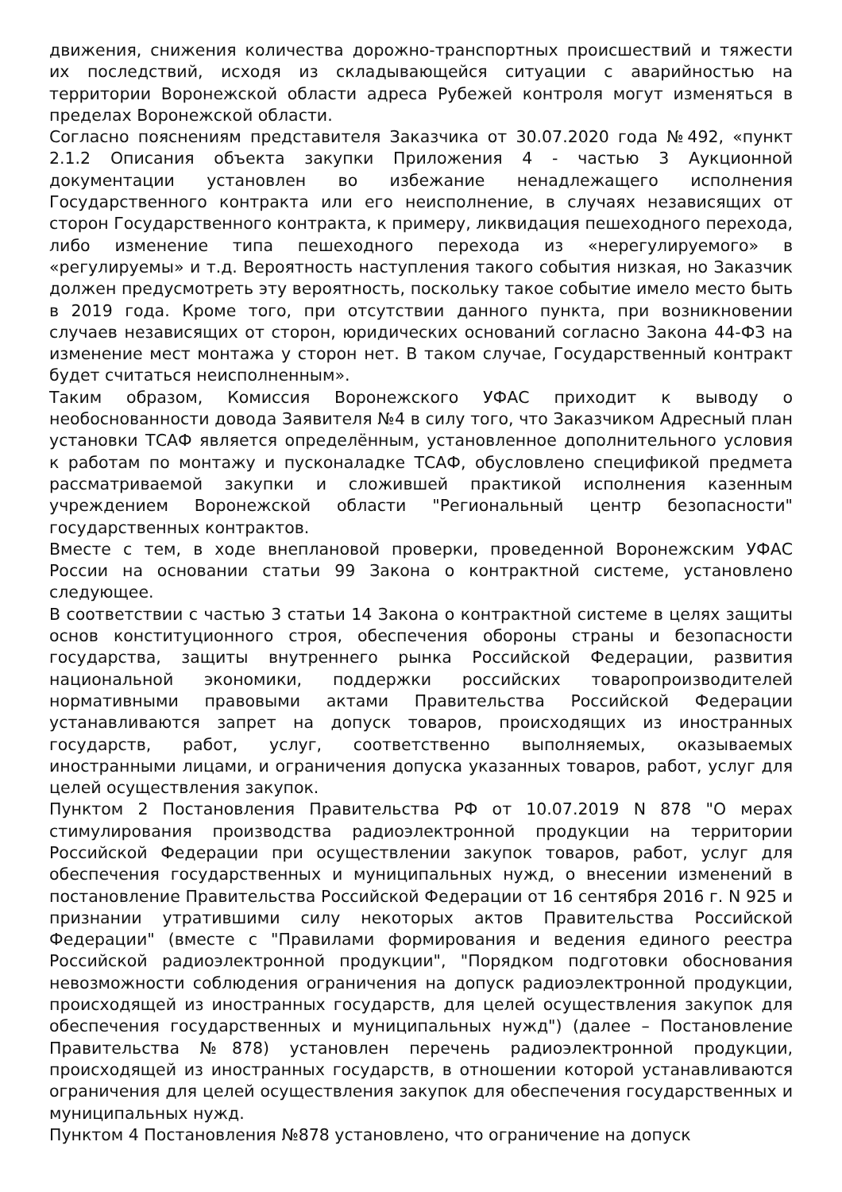движения, снижения количества дорожно-транспортных происшествий и тяжести их последствий, исходя из складывающейся ситуации с аварийностью на территории Воронежской области адреса Рубежей контроля могут изменяться в пределах Воронежской области.
Согласно пояснениям представителя Заказчика от 30.07.2020 года №492, «пункт 2.1.2 Описания объекта закупки Приложения 4 - частью 3 Аукционной документации установлен во избежание ненадлежащего исполнения Государственного контракта или его неисполнение, в случаях независящих от сторон Государственного контракта, к примеру, ликвидация пешеходного перехода, либо изменение типа пешеходного перехода из «нерегулируемого» в «регулируемы» и т.д. Вероятность наступления такого события низкая, но Заказчик должен предусмотреть эту вероятность, поскольку такое событие имело место быть в 2019 года. Кроме того, при отсутствии данного пункта, при возникновении случаев независящих от сторон, юридических оснований согласно Закона 44-ФЗ на изменение мест монтажа у сторон нет. В таком случае, Государственный контракт будет считаться неисполненным».
Таким образом, Комиссия Воронежского УФАС приходит к выводу о необоснованности довода Заявителя №4 в силу того, что Заказчиком Адресный план установки ТСАФ является определённым, установленное дополнительного условия к работам по монтажу и пусконаладке ТСАФ, обусловлено спецификой предмета рассматриваемой закупки и сложившей практикой исполнения казенным учреждением Воронежской области "Региональный центр безопасности" государственных контрактов.
Вместе с тем, в ходе внеплановой проверки, проведенной Воронежским УФАС России на основании статьи 99 Закона о контрактной системе, установлено следующее.
В соответствии с частью 3 статьи 14 Закона о контрактной системе в целях защиты основ конституционного строя, обеспечения обороны страны и безопасности государства, защиты внутреннего рынка Российской Федерации, развития национальной экономики, поддержки российских товаропроизводителей нормативными правовыми актами Правительства Российской Федерации устанавливаются запрет на допуск товаров, происходящих из иностранных государств, работ, услуг, соответственно выполняемых, оказываемых иностранными лицами, и ограничения допуска указанных товаров, работ, услуг для целей осуществления закупок.
Пунктом 2 Постановления Правительства РФ от 10.07.2019 N 878 "О мерах стимулирования производства радиоэлектронной продукции на территории Российской Федерации при осуществлении закупок товаров, работ, услуг для обеспечения государственных и муниципальных нужд, о внесении изменений в постановление Правительства Российской Федерации от 16 сентября 2016 г. N 925 и признании утратившими силу некоторых актов Правительства Российской Федерации" (вместе с "Правилами формирования и ведения единого реестра Российской радиоэлектронной продукции", "Порядком подготовки обоснования невозможности соблюдения ограничения на допуск радиоэлектронной продукции, происходящей из иностранных государств, для целей осуществления закупок для обеспечения государственных и муниципальных нужд") (далее – Постановление Правительства №878) установлен перечень радиоэлектронной продукции, происходящей из иностранных государств, в отношении которой устанавливаются ограничения для целей осуществления закупок для обеспечения государственных и муниципальных нужд.
Пунктом 4 Постановления №878 установлено, что ограничение на допуск